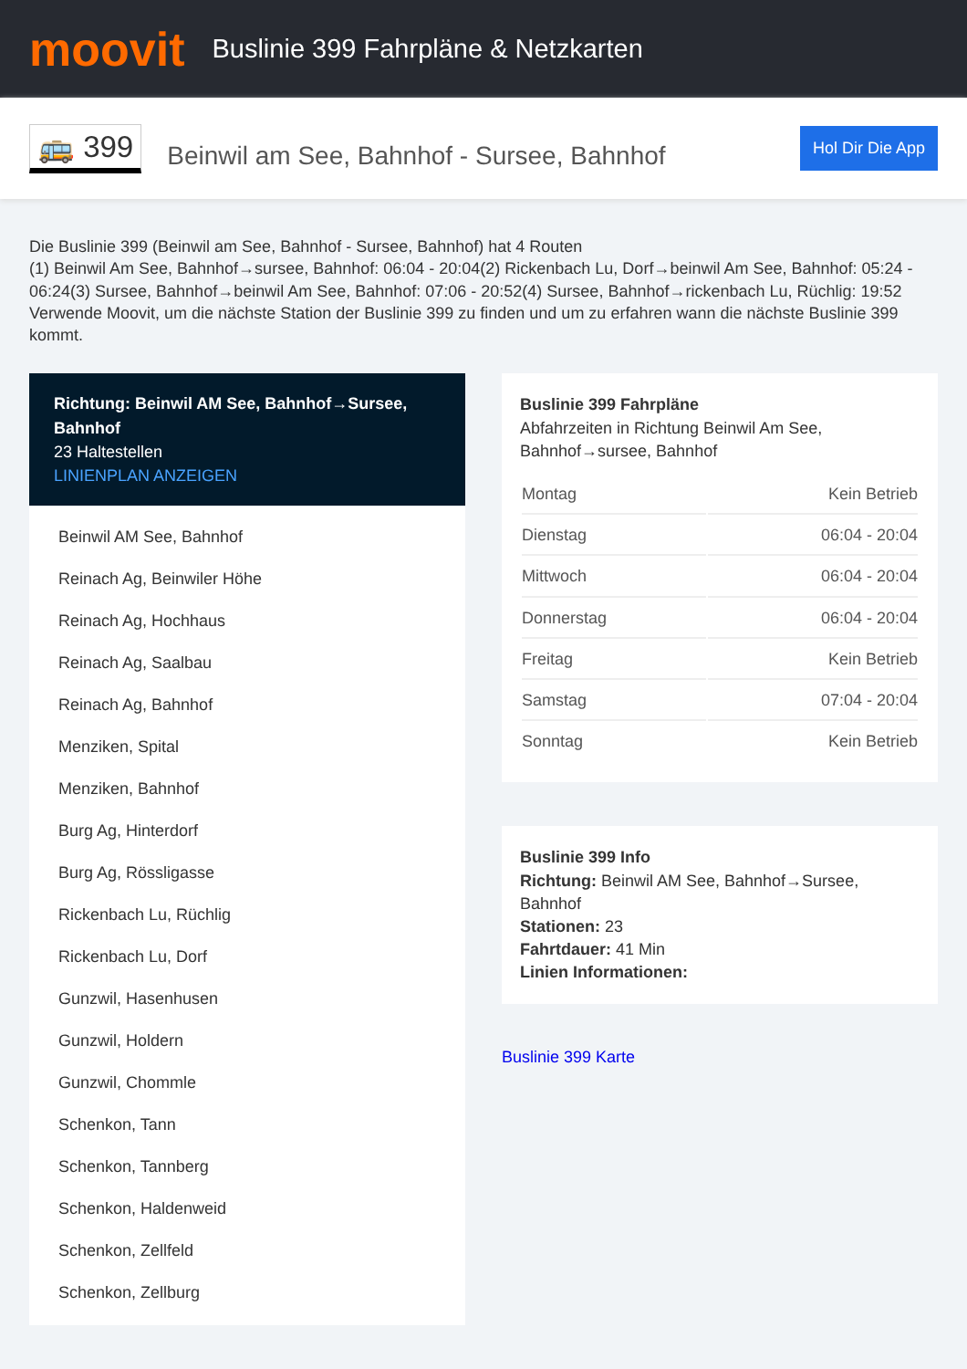moovit
Buslinie 399 Fahrpläne & Netzkarten
🚌 399
Beinwil am See, Bahnhof - Sursee, Bahnhof
Hol Dir Die App
Die Buslinie 399 (Beinwil am See, Bahnhof - Sursee, Bahnhof) hat 4 Routen
(1) Beinwil Am See, Bahnhof→sursee, Bahnhof: 06:04 - 20:04(2) Rickenbach Lu, Dorf→beinwil Am See, Bahnhof: 05:24 - 06:24(3) Sursee, Bahnhof→beinwil Am See, Bahnhof: 07:06 - 20:52(4) Sursee, Bahnhof→rickenbach Lu, Rüchlig: 19:52
Verwende Moovit, um die nächste Station der Buslinie 399 zu finden und um zu erfahren wann die nächste Buslinie 399 kommt.
Richtung: Beinwil AM See, Bahnhof→Sursee, Bahnhof
23 Haltestellen
LINIENPLAN ANZEIGEN
Beinwil AM See, Bahnhof
Reinach Ag, Beinwiler Höhe
Reinach Ag, Hochhaus
Reinach Ag, Saalbau
Reinach Ag, Bahnhof
Menziken, Spital
Menziken, Bahnhof
Burg Ag, Hinterdorf
Burg Ag, Rössligasse
Rickenbach Lu, Rüchlig
Rickenbach Lu, Dorf
Gunzwil, Hasenhusen
Gunzwil, Holdern
Gunzwil, Chommle
Schenkon, Tann
Schenkon, Tannberg
Schenkon, Haldenweid
Schenkon, Zellfeld
Schenkon, Zellburg
Buslinie 399 Fahrpläne
Abfahrzeiten in Richtung Beinwil Am See, Bahnhof→sursee, Bahnhof
| Montag | Kein Betrieb |
| Dienstag | 06:04 - 20:04 |
| Mittwoch | 06:04 - 20:04 |
| Donnerstag | 06:04 - 20:04 |
| Freitag | Kein Betrieb |
| Samstag | 07:04 - 20:04 |
| Sonntag | Kein Betrieb |
Buslinie 399 Info
Richtung: Beinwil AM See, Bahnhof→Sursee, Bahnhof
Stationen: 23
Fahrtdauer: 41 Min
Linien Informationen:
Buslinie 399 Karte